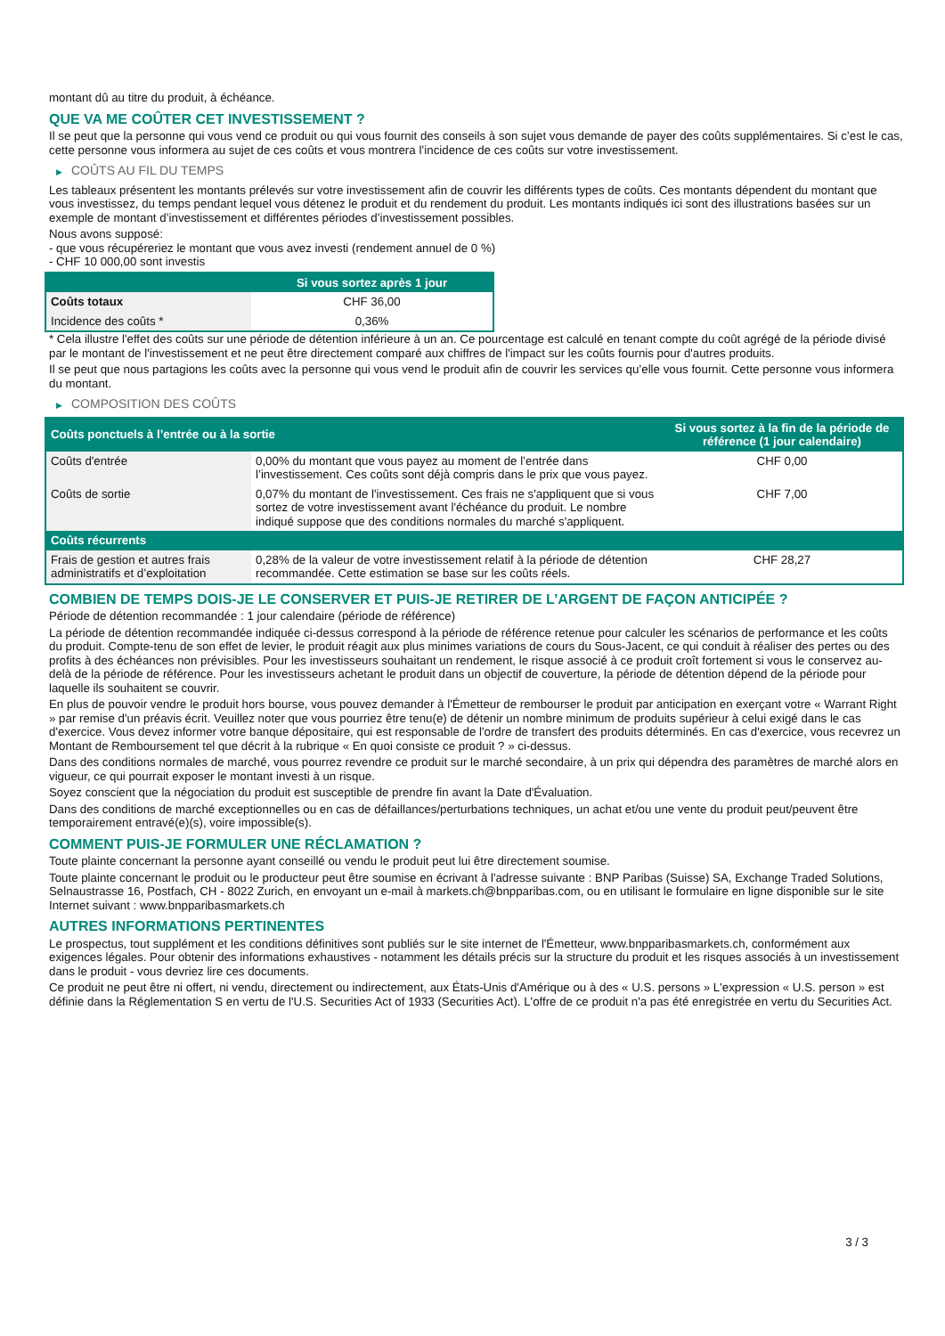montant dû au titre du produit, à échéance.
QUE VA ME COÛTER CET INVESTISSEMENT ?
Il se peut que la personne qui vous vend ce produit ou qui vous fournit des conseils à son sujet vous demande de payer des coûts supplémentaires. Si c’est le cas, cette personne vous informera au sujet de ces coûts et vous montrera l’incidence de ces coûts sur votre investissement.
▶ COÛTS AU FIL DU TEMPS
Les tableaux présentent les montants prélevés sur votre investissement afin de couvrir les différents types de coûts. Ces montants dépendent du montant que vous investissez, du temps pendant lequel vous détenez le produit et du rendement du produit. Les montants indiqués ici sont des illustrations basées sur un exemple de montant d’investissement et différentes périodes d’investissement possibles.
Nous avons supposé:
- que vous récupéreriez le montant que vous avez investi (rendement annuel de 0 %)
- CHF 10 000,00 sont investis
| | Si vous sortez après 1 jour |
| --- | --- |
| Coûts totaux | CHF 36,00 |
| Incidence des coûts * | 0,36% |
* Cela illustre l'effet des coûts sur une période de détention inférieure à un an. Ce pourcentage est calculé en tenant compte du coût agrégé de la période divisé par le montant de l'investissement et ne peut être directement comparé aux chiffres de l'impact sur les coûts fournis pour d'autres produits.
Il se peut que nous partagions les coûts avec la personne qui vous vend le produit afin de couvrir les services qu’elle vous fournit. Cette personne vous informera du montant.
▶ COMPOSITION DES COÛTS
| Coûts ponctuels à l’entrée ou à la sortie | | Si vous sortez à la fin de la période de référence (1 jour calendaire) |
| --- | --- | --- |
| Coûts d'entrée | 0,00% du montant que vous payez au moment de l’entrée dans l’investissement. Ces coûts sont déjà compris dans le prix que vous payez. | CHF 0,00 |
| Coûts de sortie | 0,07% du montant de l'investissement. Ces frais ne s'appliquent que si vous sortez de votre investissement avant l'échéance du produit. Le nombre indiqué suppose que des conditions normales du marché s'appliquent. | CHF 7,00 |
| Coûts récurrents | | |
| Frais de gestion et autres frais administratifs et d’exploitation | 0,28% de la valeur de votre investissement relatif à la période de détention recommandée. Cette estimation se base sur les coûts réels. | CHF 28,27 |
COMBIEN DE TEMPS DOIS-JE LE CONSERVER ET PUIS-JE RETIRER DE L’ARGENT DE FAÇON ANTICIPÉE ?
Période de détention recommandée : 1 jour calendaire (période de référence)
La période de détention recommandée indiquée ci-dessus correspond à la période de référence retenue pour calculer les scénarios de performance et les coûts du produit. Compte-tenu de son effet de levier, le produit réagit aux plus minimes variations de cours du Sous-Jacent, ce qui conduit à réaliser des pertes ou des profits à des échéances non prévisibles. Pour les investisseurs souhaitant un rendement, le risque associé à ce produit croît fortement si vous le conservez au-delà de la période de référence. Pour les investisseurs achetant le produit dans un objectif de couverture, la période de détention dépend de la période pour laquelle ils souhaitent se couvrir.
En plus de pouvoir vendre le produit hors bourse, vous pouvez demander à l'Émetteur de rembourser le produit par anticipation en exerçant votre « Warrant Right » par remise d'un préavis écrit. Veuillez noter que vous pourriez être tenu(e) de détenir un nombre minimum de produits supérieur à celui exigé dans le cas d'exercice. Vous devez informer votre banque dépositaire, qui est responsable de l'ordre de transfert des produits déterminés. En cas d'exercice, vous recevrez un Montant de Remboursement tel que décrit à la rubrique « En quoi consiste ce produit ? » ci-dessus.
Dans des conditions normales de marché, vous pourrez revendre ce produit sur le marché secondaire, à un prix qui dépendra des paramètres de marché alors en vigueur, ce qui pourrait exposer le montant investi à un risque.
Soyez conscient que la négociation du produit est susceptible de prendre fin avant la Date d'Évaluation.
Dans des conditions de marché exceptionnelles ou en cas de défaillances/perturbations techniques, un achat et/ou une vente du produit peut/peuvent être temporairement entravé(e)(s), voire impossible(s).
COMMENT PUIS-JE FORMULER UNE RÉCLAMATION ?
Toute plainte concernant la personne ayant conseillé ou vendu le produit peut lui être directement soumise.
Toute plainte concernant le produit ou le producteur peut être soumise en écrivant à l'adresse suivante : BNP Paribas (Suisse) SA, Exchange Traded Solutions, Selnaustrasse 16, Postfach, CH - 8022 Zurich, en envoyant un e-mail à markets.ch@bnpparibas.com, ou en utilisant le formulaire en ligne disponible sur le site Internet suivant : www.bnpparibasmarkets.ch
AUTRES INFORMATIONS PERTINENTES
Le prospectus, tout supplément et les conditions définitives sont publiés sur le site internet de l'Émetteur, www.bnpparibasmarkets.ch, conformément aux exigences légales. Pour obtenir des informations exhaustives - notamment les détails précis sur la structure du produit et les risques associés à un investissement dans le produit - vous devriez lire ces documents.
Ce produit ne peut être ni offert, ni vendu, directement ou indirectement, aux États-Unis d'Amérique ou à des « U.S. persons » L'expression « U.S. person » est définie dans la Réglementation S en vertu de l'U.S. Securities Act of 1933 (Securities Act). L'offre de ce produit n'a pas été enregistrée en vertu du Securities Act.
3 / 3